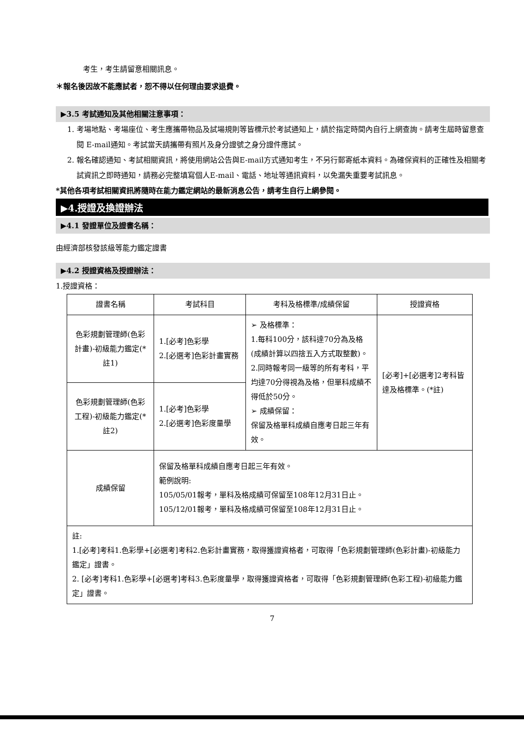考生，考生請留意相關訊息。
＊報名後因故不能應試者，恕不得以任何理由要求退費。
▶3.5 考試通知及其他相關注意事項：
1. 考場地點、考場座位、考生應攜帶物品及試場規則等皆標示於考試通知上，請於指定時間內自行上網查詢。請考生屆時留意查閱 E-mail通知。考試當天請攜帶有照片及身分證號之身分證件應試。
2. 報名確認通知、考試相關資訊，將使用網站公告與E-mail方式通知考生，不另行郵寄紙本資料。為確保資料的正確性及相關考試資訊之即時通知，請務必完整填寫個人E-mail、電話、地址等通訊資料，以免漏失重要考試訊息。
*其他各項考試相關資訊將隨時在能力鑑定網站的最新消息公告，請考生自行上網參閱。
▶4.授證及換證辦法
▶4.1 發證單位及證書名稱：
由經濟部核發該級等能力鑑定證書
▶4.2 授證資格及授證辦法：
1.授證資格：
| 證書名稱 | 考試科目 | 考科及格標準/成績保留 | 授證資格 |
| --- | --- | --- | --- |
| 色彩規劃管理師(色彩計畫)-初級能力鑑定(*註1) | 1.[必考]色彩學 2.[必選考]色彩計畫實務 | ➢ 及格標準： 1.每科100分，該科達70分為及格(成績計算以四捨五入方式取整數)。 2.同時報考同一級等的所有考科，平均達70分得視為及格，但單科成績不得低於50分。 ➢ 成績保留： 保留及格單科成績自應考日起三年有效。 | [必考]+[必選考]2考科皆達及格標準。(*註) |
| 色彩規劃管理師(色彩工程)-初級能力鑑定(*註2) | 1.[必考]色彩學 2.[必選考]色彩度量學 | | |
| 成績保留 | 保留及格單科成績自應考日起三年有效。 範例說明: 105/05/01報考，單科及格成績可保留至108年12月31日止。 105/12/01報考，單科及格成績可保留至108年12月31日止。 | | |
| 註: 1.[必考]考科1.色彩學+[必選考]考科2.色彩計畫實務，取得獲證資格者，可取得「色彩規劃管理師(色彩計畫)-初級能力鑑定」證書。 2. [必考]考科1.色彩學+[必選考]考科3.色彩度量學，取得獲證資格者，可取得「色彩規劃管理師(色彩工程)-初級能力鑑定」證書。 | | | |
7